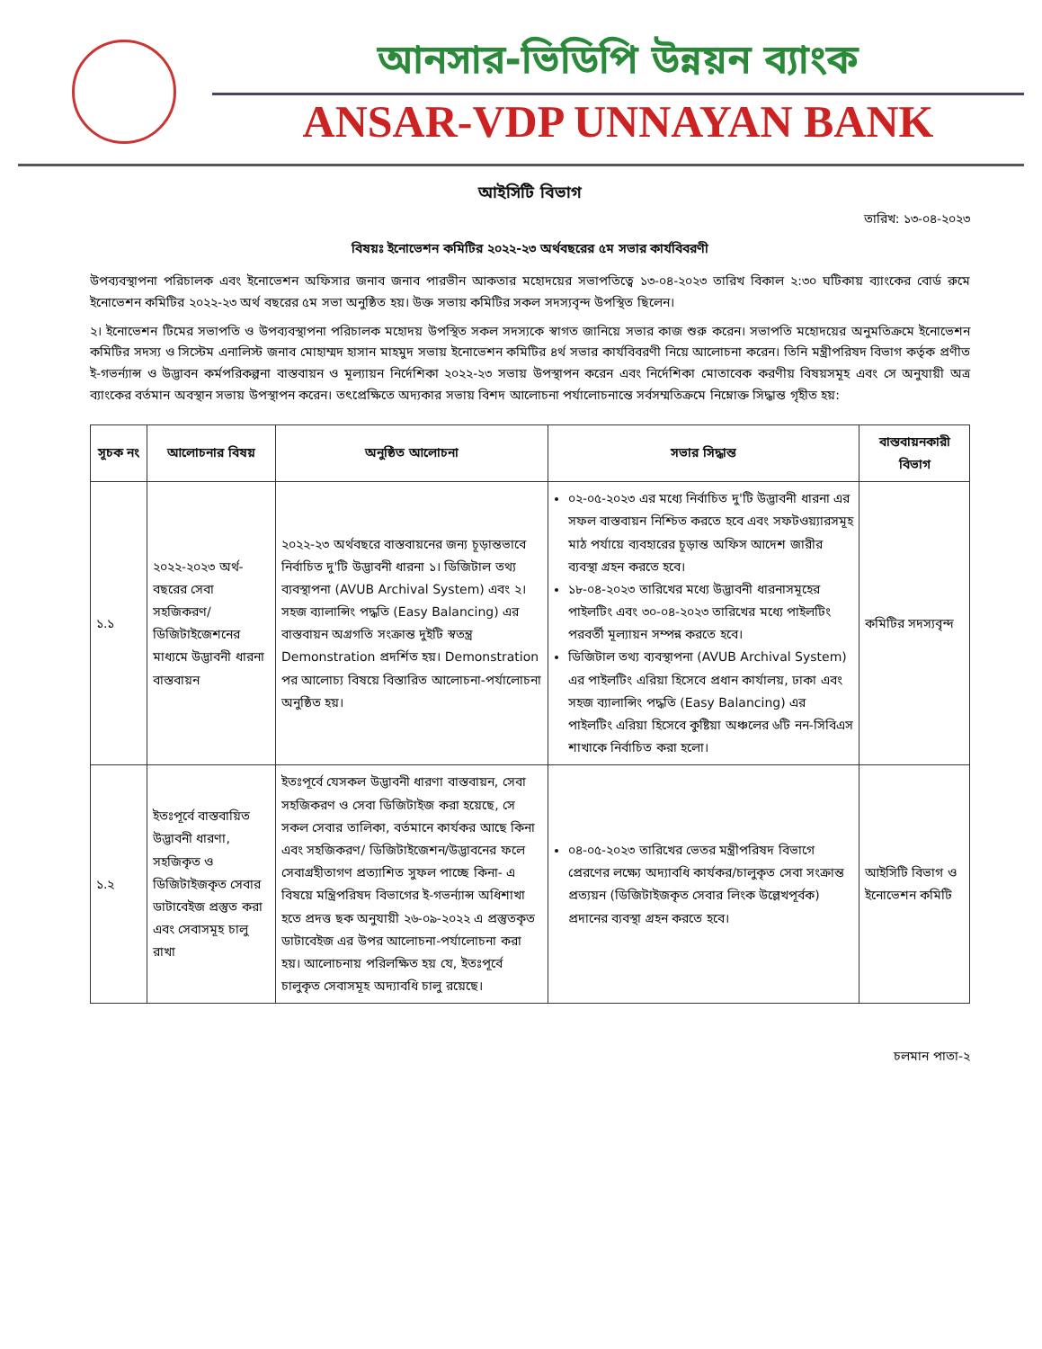আনসার-ভিডিপি উন্নয়ন ব্যাংক
ANSAR-VDP UNNAYAN BANK
আইসিটি বিভাগ
তারিখ: ১৩-০৪-২০২৩
বিষয়ঃ ইনোভেশন কমিটির ২০২২-২৩ অর্থবছরের ৫ম সভার কার্যবিবরণী
উপব্যবস্থাপনা পরিচালক এবং ইনোভেশন অফিসার জনাব জনাব পারভীন আকতার মহোদয়ের সভাপতিত্বে ১৩-০৪-২০২৩ তারিখ বিকাল ২:৩০ ঘটিকায় ব্যাংকের বোর্ড রুমে ইনোভেশন কমিটির ২০২২-২৩ অর্থ বছরের ৫ম সভা অনুষ্ঠিত হয়। উক্ত সভায় কমিটির সকল সদস্যবৃন্দ উপস্থিত ছিলেন।
২। ইনোভেশন টিমের সভাপতি ও উপব্যবস্থাপনা পরিচালক মহোদয় উপস্থিত সকল সদস্যকে স্বাগত জানিয়ে সভার কাজ শুরু করেন। সভাপতি মহোদয়ের অনুমতিক্রমে ইনোভেশন কমিটির সদস্য ও সিস্টেম এনালিস্ট জনাব মোহাম্মদ হাসান মাহমুদ সভায় ইনোভেশন কমিটির ৪র্থ সভার কার্যবিবরণী নিয়ে আলোচনা করেন। তিনি মন্ত্রীপরিষদ বিভাগ কর্তৃক প্রণীত ই-গভর্ন্যান্স ও উদ্ভাবন কর্মপরিকল্পনা বাস্তবায়ন ও মূল্যায়ন নির্দেশিকা ২০২২-২৩ সভায় উপস্থাপন করেন এবং নির্দেশিকা মোতাবেক করণীয় বিষয়সমূহ এবং সে অনুযায়ী অত্র ব্যাংকের বর্তমান অবস্থান সভায় উপস্থাপন করেন। তৎপ্রেক্ষিতে অদ্যকার সভায় বিশদ আলোচনা পর্যালোচনান্তে সর্বসম্মতিক্রমে নিম্নোক্ত সিদ্ধান্ত গৃহীত হয়:
| সূচক নং | আলোচনার বিষয় | অনুষ্ঠিত আলোচনা | সভার সিদ্ধান্ত | বাস্তবায়নকারী বিভাগ |
| --- | --- | --- | --- | --- |
| ১.১ | ২০২২-২০২৩ অর্থ-বছরের সেবা সহজিকরণ/ ডিজিটাইজেশনের মাধ্যমে উদ্ভাবনী ধারনা বাস্তবায়ন | ২০২২-২৩ অর্থবছরে বাস্তবায়নের জন্য চূড়ান্তভাবে নির্বাচিত দু'টি উদ্ভাবনী ধারনা ১। ডিজিটাল তথ্য ব্যবস্থাপনা (AVUB Archival System) এবং ২। সহজ ব্যালান্সিং পদ্ধতি (Easy Balancing) এর বাস্তবায়ন অগ্রগতি সংক্রান্ত দুইটি স্বতন্ত্র Demonstration প্রদর্শিত হয়। Demonstration পর আলোচ্য বিষয়ে বিস্তারিত আলোচনা-পর্যালোচনা অনুষ্ঠিত হয়। | ০২-০৫-২০২৩ এর মধ্যে নির্বাচিত দু'টি উদ্ভাবনী ধারনা এর সফল বাস্তবায়ন নিশ্চিত করতে হবে এবং সফটওয়্যারসমূহ মাঠ পর্যায়ে ব্যবহারের চূড়ান্ত অফিস আদেশ জারীর ব্যবস্থা গ্রহন করতে হবে। ১৮-০৪-২০২৩ তারিখের মধ্যে উদ্ভাবনী ধারনাসমূহের পাইলটিং এবং ৩০-০৪-২০২৩ তারিখের মধ্যে পাইলটিং পরবর্তী মূল্যায়ন সম্পন্ন করতে হবে। ডিজিটাল তথ্য ব্যবস্থাপনা (AVUB Archival System) এর পাইলটিং এরিয়া হিসেবে প্রধান কার্যালয়, ঢাকা এবং সহজ ব্যালান্সিং পদ্ধতি (Easy Balancing) এর পাইলটিং এরিয়া হিসেবে কুষ্টিয়া অঞ্চলের ৬টি নন-সিবিএস শাখাকে নির্বাচিত করা হলো। | কমিটির সদস্যবৃন্দ |
| ১.২ | ইতঃপূর্বে বাস্তবায়িত উদ্ভাবনী ধারণা, সহজিকৃত ও ডিজিটাইজকৃত সেবার ডাটাবেইজ প্রস্তুত করা এবং সেবাসমূহ চালু রাখা | ইতঃপূর্বে যেসকল উদ্ভাবনী ধারণা বাস্তবায়ন, সেবা সহজিকরণ ও সেবা ডিজিটাইজ করা হয়েছে, সে সকল সেবার তালিকা, বর্তমানে কার্যকর আছে কিনা এবং সহজিকরণ/ ডিজিটাইজেশন/উদ্ভাবনের ফলে সেবাগ্রহীতাগণ প্রত্যাশিত সুফল পাচ্ছে কিনা- এ বিষয়ে মন্ত্রিপরিষদ বিভাগের ই-গভর্ন্যান্স অধিশাখা হতে প্রদত্ত ছক অনুযায়ী ২৬-০৯-২০২২ এ প্রস্তুতকৃত ডাটাবেইজ এর উপর আলোচনা-পর্যালোচনা করা হয়। আলোচনায় পরিলক্ষিত হয় যে, ইতঃপূর্বে চালুকৃত সেবাসমূহ অদ্যাবধি চালু রয়েছে। | ০৪-০৫-২০২৩ তারিখের ভেতর মন্ত্রীপরিষদ বিভাগে প্রেরণের লক্ষ্যে অদ্যাবধি কার্যকর/চালুকৃত সেবা সংক্রান্ত প্রত্যয়ন (ডিজিটাইজকৃত সেবার লিংক উল্লেখপূর্বক) প্রদানের ব্যবস্থা গ্রহন করতে হবে। | আইসিটি বিভাগ ও ইনোভেশন কমিটি |
চলমান পাতা-২